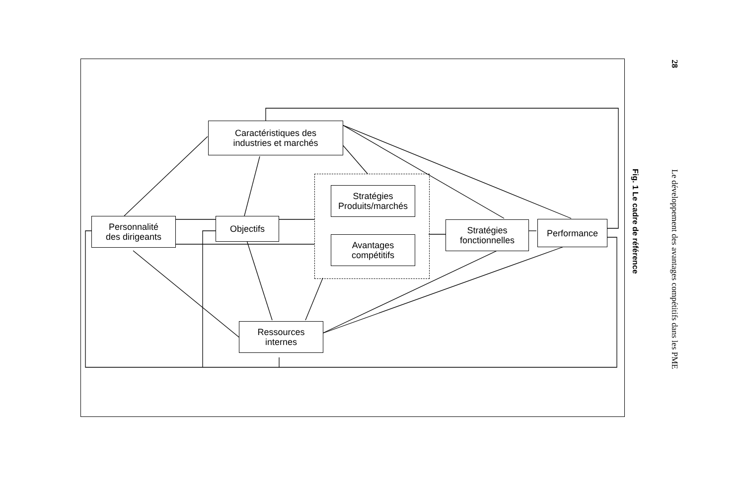Caractéristiques des
industries et marchés
Personnalité
des dirigeants
Objectifs
Stratégies
Produits/marchés
Avantages
compétitifs
Stratégies
fonctionnelles
Performance
Ressources
internes
Fig. 1 Le cadre de référence
28 Le développement des avantages compétitifs dans les PME